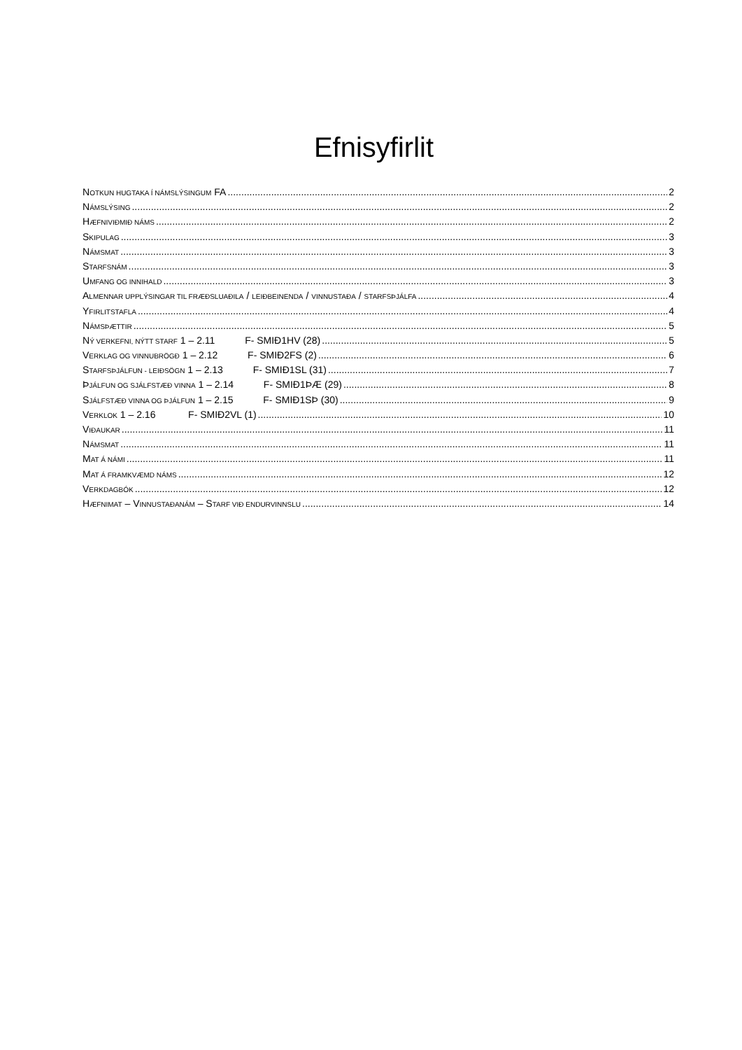Efnisyfirlit
NOTKUN HUGTAKA Í NÁMSLÝSINGUM FA 2
NÁMSLÝSING 2
HÆFNIVIÐMIÐ NÁMS 2
SKIPULAG 3
NÁMSMAT 3
STARFSNÁM 3
UMFANG OG INNIHALD 3
ALMENNAR UPPLÝSINGAR TIL FRÆÐSLUAÐILA / LEIÐBEINENDA / VINNUSTAÐA / STARFSÞJÁLFA 4
YFIRLITSTAFLA 4
NÁMSÞÆTTIR 5
NÝ VERKEFNI, NÝTT STARF 1 – 2.11 F- SMIÐ1HV (28) 5
VERKLAG OG VINNUBRÖGÐ 1 – 2.12 F- SMIÐ2FS (2) 6
STARFSÞJÁLFUN - LEIÐSÖGN 1 – 2.13 F- SMIÐ1SL (31) 7
ÞJÁLFUN OG SJÁLFSTÆÐ VINNA 1 – 2.14 F- SMIÐ1ÞÆ (29) 8
SJÁLFSTÆÐ VINNA OG ÞJÁLFUN 1 – 2.15 F- SMIÐ1SÞ (30) 9
VERKLOK 1 – 2.16 F- SMIÐ2VL (1) 10
VIÐAUKAR 11
NÁMSMAT 11
MAT Á NÁMI 11
MAT Á FRAMKVÆMD NÁMS 12
VERKDAGBÓK 12
HÆFNIMAT – VINNUSTAÐANÁM – STARF VIÐ ENDURVINNSLU 14